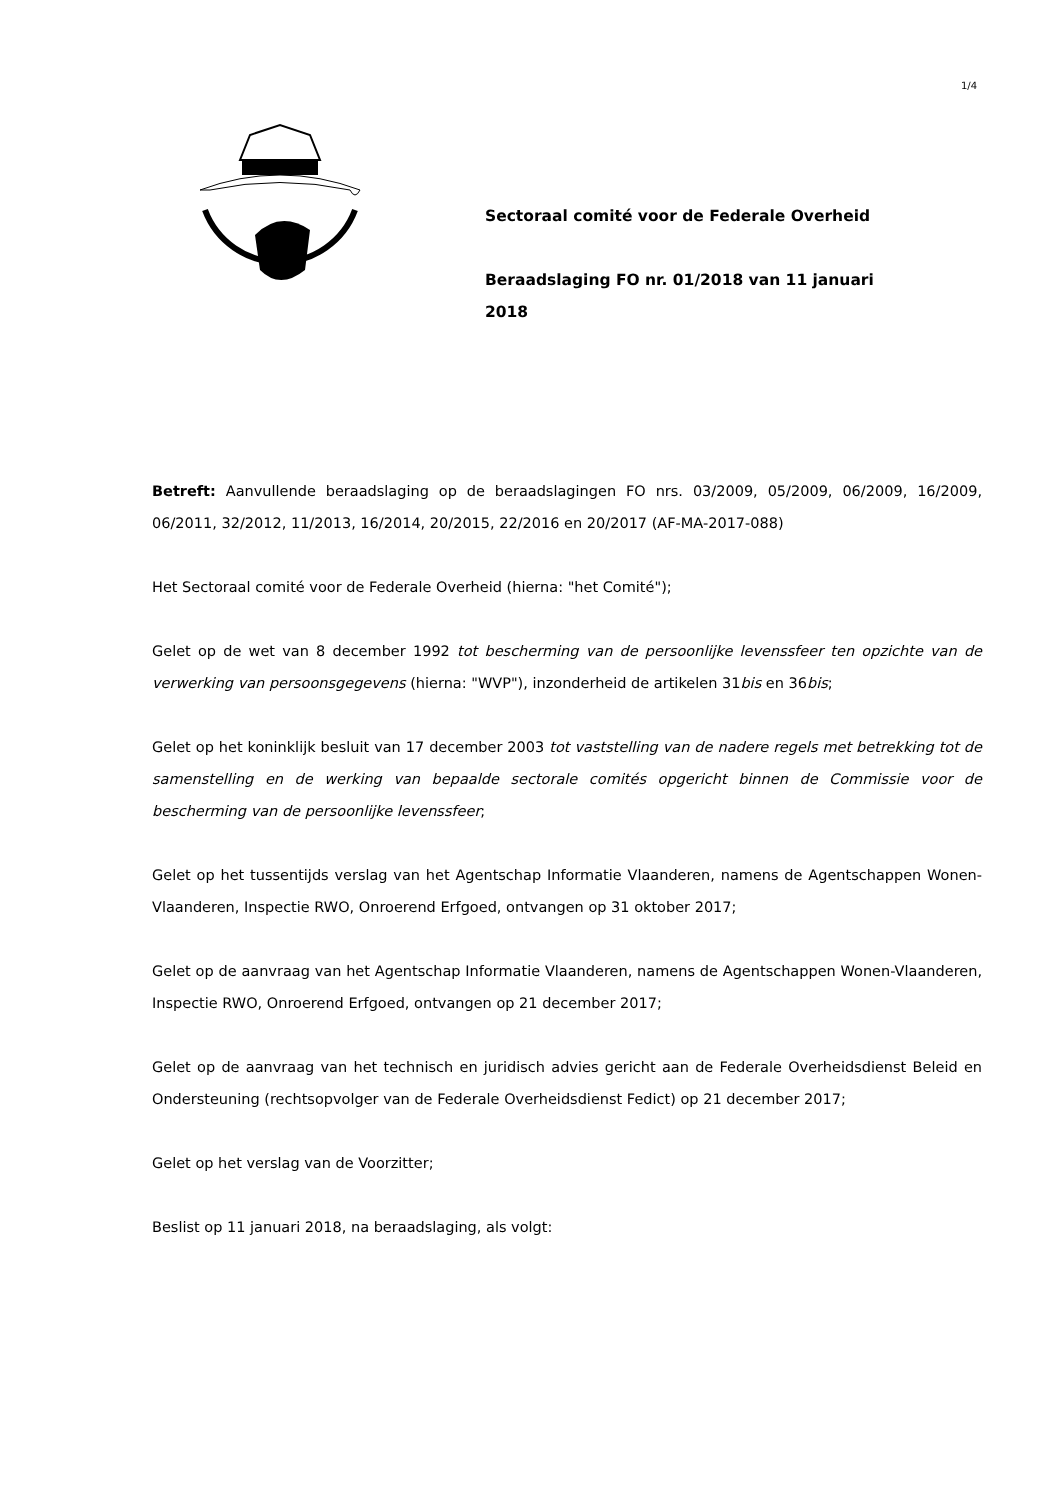1/4
Sectoraal comité voor de Federale Overheid
Beraadslaging FO nr. 01/2018 van 11 januari 2018
Betreft: Aanvullende beraadslaging op de beraadslagingen FO nrs. 03/2009, 05/2009, 06/2009, 16/2009, 06/2011, 32/2012, 11/2013, 16/2014, 20/2015, 22/2016 en 20/2017 (AF-MA-2017-088)
Het Sectoraal comité voor de Federale Overheid (hierna: "het Comité");
Gelet op de wet van 8 december 1992 tot bescherming van de persoonlijke levenssfeer ten opzichte van de verwerking van persoonsgegevens (hierna: "WVP"), inzonderheid de artikelen 31bis en 36bis;
Gelet op het koninklijk besluit van 17 december 2003 tot vaststelling van de nadere regels met betrekking tot de samenstelling en de werking van bepaalde sectorale comités opgericht binnen de Commissie voor de bescherming van de persoonlijke levenssfeer;
Gelet op het tussentijds verslag van het Agentschap Informatie Vlaanderen, namens de Agentschappen Wonen-Vlaanderen, Inspectie RWO, Onroerend Erfgoed, ontvangen op 31 oktober 2017;
Gelet op de aanvraag van het Agentschap Informatie Vlaanderen, namens de Agentschappen Wonen-Vlaanderen, Inspectie RWO, Onroerend Erfgoed, ontvangen op 21 december 2017;
Gelet op de aanvraag van het technisch en juridisch advies gericht aan de Federale Overheidsdienst Beleid en Ondersteuning (rechtsopvolger van de Federale Overheidsdienst Fedict) op 21 december 2017;
Gelet op het verslag van de Voorzitter;
Beslist op 11 januari 2018, na beraadslaging, als volgt: